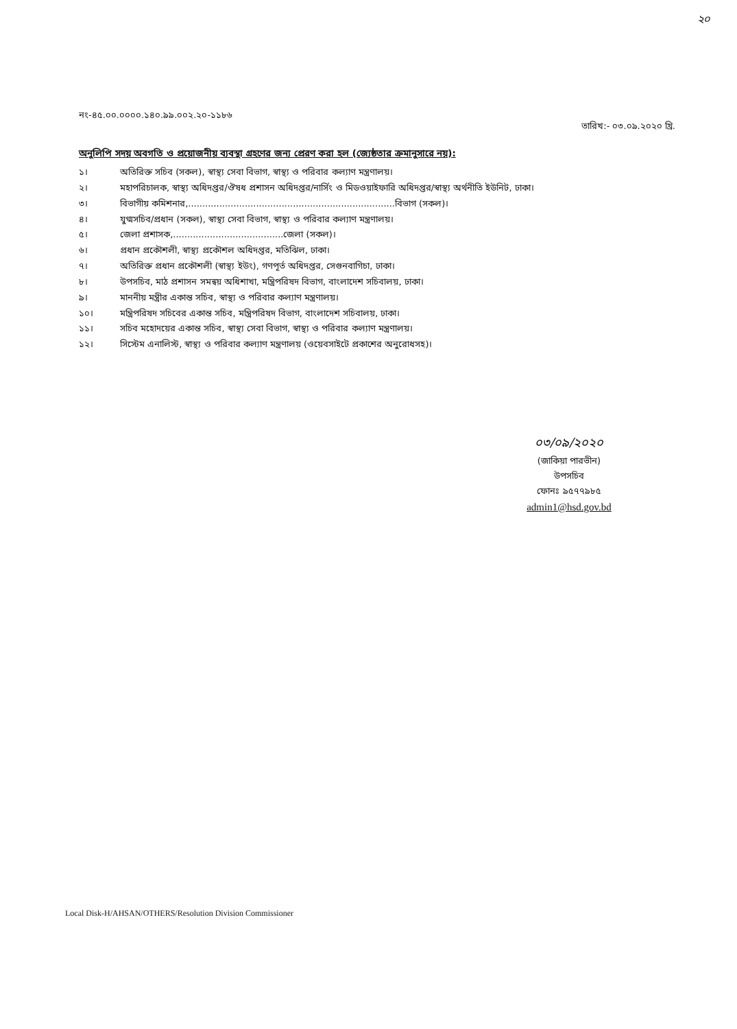২০
নং-৪৫.০০.০০০০.১৪০.৯৯.০০২.২০-১১৮৬ তারিখ:- ০৩.০৯.২০২০ খ্রি.
অনুলিপি সদয় অবগতি ও প্রয়োজনীয় ব্যবস্থা গ্রহণের জন্য প্রেরণ করা হল (জ্যেষ্ঠতার ক্রমানুসারে নয়):
১। অতিরিক্ত সচিব (সকল), স্বাস্থ্য সেবা বিভাগ, স্বাস্থ্য ও পরিবার কল্যাণ মন্ত্রণালয়।
২। মহাপরিচালক, স্বাস্থ্য অধিদপ্তর/ঔষধ প্রশাসন অধিদপ্তর/নার্সিং ও মিডওয়াইফারি অধিদপ্তর/স্বাস্থ্য অর্থনীতি ইউনিট, ঢাকা।
৩। বিভাগীয় কমিশনার,.........................................................................বিভাগ (সকল)।
৪। যুগ্মসচিব/প্রধান (সকল), স্বাস্থ্য সেবা বিভাগ, স্বাস্থ্য ও পরিবার কল্যাণ মন্ত্রণালয়।
৫। জেলা প্রশাসক,.......................................জেলা (সকল)।
৬। প্রধান প্রকৌশলী, স্বাস্থ্য প্রকৌশল অধিদপ্তর, মতিঝিল, ঢাকা।
৭। অতিরিক্ত প্রধান প্রকৌশলী (স্বাস্থ্য ইউং), গণপূর্ত অধিদপ্তর, সেগুনবাগিচা, ঢাকা।
৮। উপসচিব, মাঠ প্রশাসন সমন্বয় অধিশাখা, মন্ত্রিপরিষদ বিভাগ, বাংলাদেশ সচিবালয়, ঢাকা।
৯। মাননীয় মন্ত্রীর একান্ত সচিব, স্বাস্থ্য ও পরিবার কল্যাণ মন্ত্রণালয়।
১০। মন্ত্রিপরিষদ সচিবের একান্ত সচিব, মন্ত্রিপরিষদ বিভাগ, বাংলাদেশ সচিবালয়, ঢাকা।
১১। সচিব মহোদয়ের একান্ত সচিব, স্বাস্থ্য সেবা বিভাগ, স্বাস্থ্য ও পরিবার কল্যাণ মন্ত্রণালয়।
১২। সিস্টেম এনালিস্ট, স্বাস্থ্য ও পরিবার কল্যাণ মন্ত্রণালয় (ওয়েবসাইটে প্রকাশের অনুরোধসহ)।
০৩/০৯/২০২০
(জাকিয়া পারভীন)
উপসচিব
ফোনঃ ৯৫৭৭৯৮৫
admin1@hsd.gov.bd
Local Disk-H/AHSAN/OTHERS/Resolution Division Commissioner